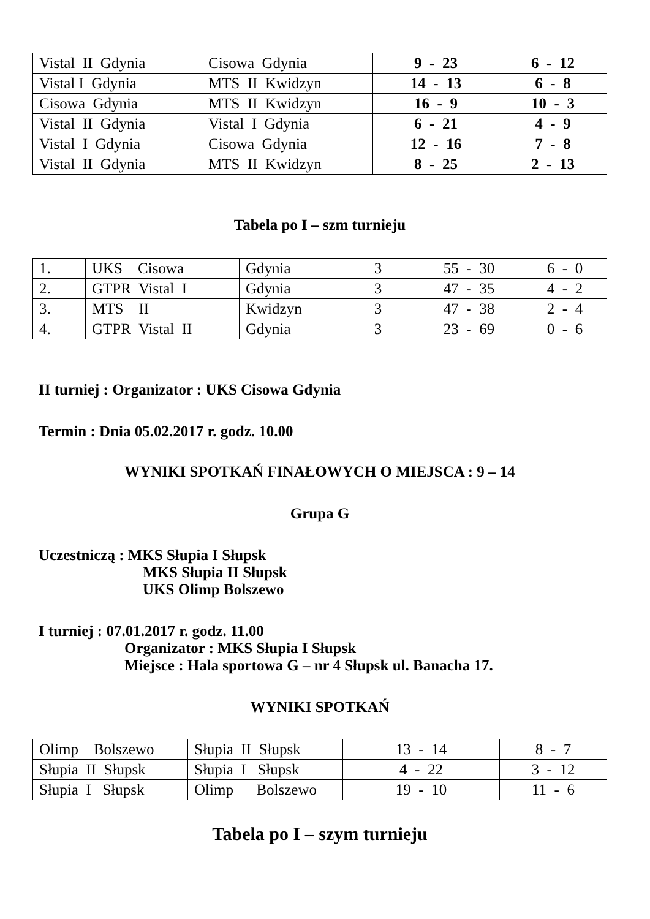| Vistal II Gdynia | Cisowa Gdynia | 9 - 23 | 6 - 12 |
| Vistal I Gdynia | MTS II Kwidzyn | 14 - 13 | 6 - 8 |
| Cisowa Gdynia | MTS II Kwidzyn | 16 - 9 | 10 - 3 |
| Vistal II Gdynia | Vistal I Gdynia | 6 - 21 | 4 - 9 |
| Vistal I Gdynia | Cisowa Gdynia | 12 - 16 | 7 - 8 |
| Vistal II Gdynia | MTS II Kwidzyn | 8 - 25 | 2 - 13 |
Tabela po I – szm turnieju
| 1. | UKS Cisowa | Gdynia | 3 | 55 - 30 | 6 - 0 |
| 2. | GTPR Vistal I | Gdynia | 3 | 47 - 35 | 4 - 2 |
| 3. | MTS II | Kwidzyn | 3 | 47 - 38 | 2 - 4 |
| 4. | GTPR Vistal II | Gdynia | 3 | 23 - 69 | 0 - 6 |
II turniej : Organizator : UKS Cisowa Gdynia
Termin : Dnia 05.02.2017 r. godz. 10.00
WYNIKI SPOTKAŃ FINAŁOWYCH O MIEJSCA : 9 – 14
Grupa G
Uczestniczą : MKS Słupia I Słupsk
MKS Słupia II Słupsk
UKS Olimp Bolszewo
I turniej : 07.01.2017 r. godz. 11.00
Organizator : MKS Słupia I Słupsk
Miejsce : Hala sportowa G – nr 4 Słupsk ul. Banacha 17.
WYNIKI SPOTKAŃ
| Olimp Bolszewo | Słupia II Słupsk | 13 - 14 | 8 - 7 |
| Słupia II Słupsk | Słupia I Słupsk | 4 - 22 | 3 - 12 |
| Słupia I Słupsk | Olimp Bolszewo | 19 - 10 | 11 - 6 |
Tabela po I – szym turnieju